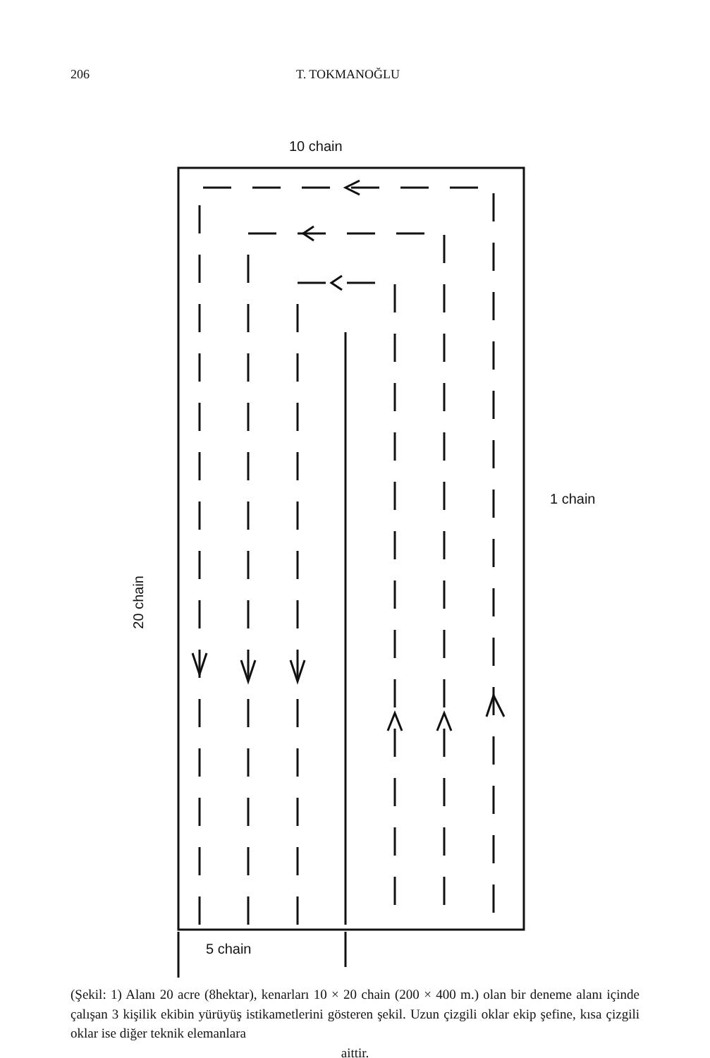206 T. TOKMANOĞLU
10 chain
1 chain
20 chain
5 chain
(Şekil: 1) Alanı 20 acre (8hektar), kenarları 10 × 20 chain (200 × 400 m.) olan bir deneme alanı içinde çalışan 3 kişilik ekibin yürüyüş istikametlerini gösteren şekil. Uzun çizgili oklar ekip şefine, kısa çizgili oklar ise diğer teknik elemanlara
aittir.